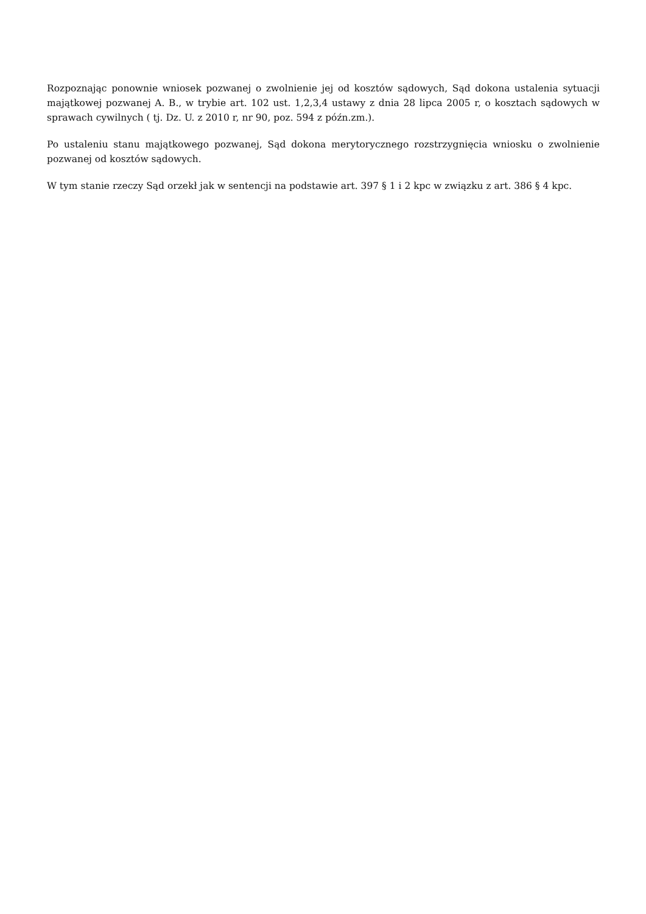Rozpoznając ponownie wniosek pozwanej o zwolnienie jej od kosztów sądowych, Sąd dokona ustalenia sytuacji majątkowej pozwanej A. B., w trybie art. 102 ust. 1,2,3,4 ustawy z dnia 28 lipca 2005 r, o kosztach sądowych w sprawach cywilnych ( tj. Dz. U. z 2010 r, nr 90, poz. 594 z późn.zm.).
Po ustaleniu stanu majątkowego pozwanej, Sąd dokona merytorycznego rozstrzygnięcia wniosku o zwolnienie pozwanej od kosztów sądowych.
W tym stanie rzeczy Sąd orzekł jak w sentencji na podstawie art. 397 § 1 i 2 kpc w związku z art. 386 § 4 kpc.